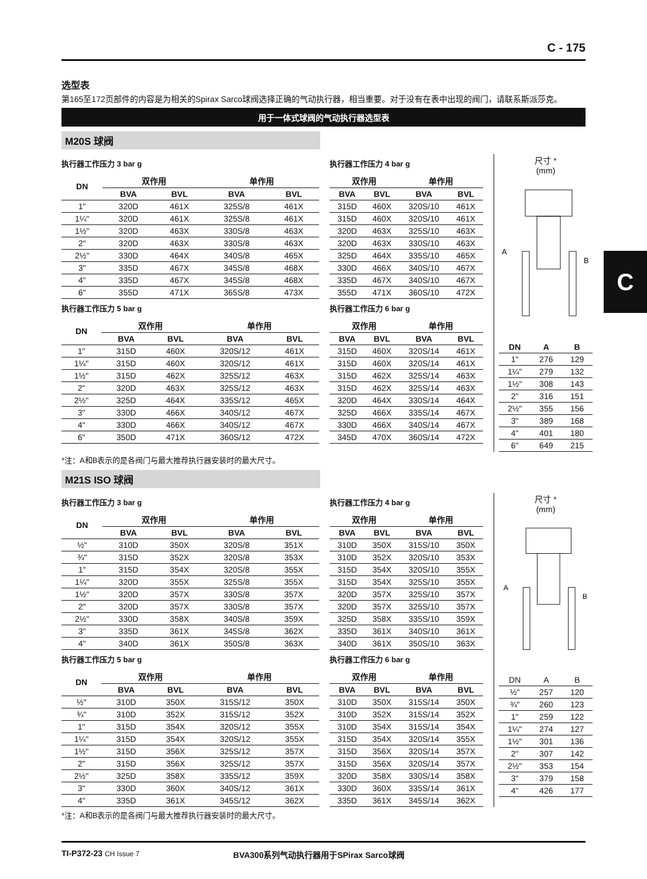C - 175
选型表
第165至172页部件的内容是为相关的Spirax Sarco球阀选择正确的气动执行器，相当重要。对于没有在表中出现的阀门，请联系斯派莎克。
用于一体式球阀的气动执行器选型表
M20S 球阀
执行器工作压力 3 bar g
| DN | 双作用 | | 单作用 | |
| --- | --- | --- | --- | --- |
| | BVA | BVL | BVA | BVL |
| 1" | 320D | 461X | 325S/8 | 461X |
| 1¼" | 320D | 461X | 325S/8 | 461X |
| 1½" | 320D | 463X | 330S/8 | 463X |
| 2" | 320D | 463X | 330S/8 | 463X |
| 2½" | 330D | 464X | 340S/8 | 465X |
| 3" | 335D | 467X | 345S/8 | 468X |
| 4" | 335D | 467X | 345S/8 | 468X |
| 6" | 355D | 471X | 365S/8 | 473X |
执行器工作压力 5 bar g
| DN | 双作用 | | 单作用 | |
| --- | --- | --- | --- | --- |
| | BVA | BVL | BVA | BVL |
| 1" | 315D | 460X | 320S/12 | 461X |
| 1¼" | 315D | 460X | 320S/12 | 461X |
| 1½" | 315D | 462X | 325S/12 | 463X |
| 2" | 320D | 463X | 325S/12 | 463X |
| 2½" | 325D | 464X | 335S/12 | 465X |
| 3" | 330D | 466X | 340S/12 | 467X |
| 4" | 330D | 466X | 340S/12 | 467X |
| 6" | 350D | 471X | 360S/12 | 472X |
执行器工作压力 4 bar g
| 双作用 | | 单作用 | |
| --- | --- | --- | --- |
| BVA | BVL | BVA | BVL |
| 315D | 460X | 320S/10 | 461X |
| 315D | 460X | 320S/10 | 461X |
| 320D | 463X | 325S/10 | 463X |
| 320D | 463X | 330S/10 | 463X |
| 325D | 464X | 335S/10 | 465X |
| 330D | 466X | 340S/10 | 467X |
| 335D | 467X | 340S/10 | 467X |
| 355D | 471X | 360S/10 | 472X |
执行器工作压力 6 bar g
| 双作用 | | 单作用 | |
| --- | --- | --- | --- |
| BVA | BVL | BVA | BVL |
| 315D | 460X | 320S/14 | 461X |
| 315D | 460X | 320S/14 | 461X |
| 315D | 462X | 325S/14 | 463X |
| 315D | 462X | 325S/14 | 463X |
| 320D | 464X | 330S/14 | 464X |
| 325D | 466X | 335S/14 | 467X |
| 330D | 466X | 340S/14 | 467X |
| 345D | 470X | 360S/14 | 472X |
尺寸 *
(mm)
A
B
| DN | A | B |
| --- | --- | --- |
| 1" | 276 | 129 |
| 1¼" | 279 | 132 |
| 1½" | 308 | 143 |
| 2" | 316 | 151 |
| 2½" | 355 | 156 |
| 3" | 389 | 168 |
| 4" | 401 | 180 |
| 6" | 649 | 215 |
*注：A和B表示的是各阀门与最大推荐执行器安装时的最大尺寸。
M21S ISO 球阀
执行器工作压力 3 bar g
| DN | 双作用 | | 单作用 | |
| --- | --- | --- | --- | --- |
| | BVA | BVL | BVA | BVL |
| ½" | 310D | 350X | 320S/8 | 351X |
| ¾" | 315D | 352X | 320S/8 | 353X |
| 1" | 315D | 354X | 320S/8 | 355X |
| 1¼" | 320D | 355X | 325S/8 | 355X |
| 1½" | 320D | 357X | 330S/8 | 357X |
| 2" | 320D | 357X | 330S/8 | 357X |
| 2½" | 330D | 358X | 340S/8 | 359X |
| 3" | 335D | 361X | 345S/8 | 362X |
| 4" | 340D | 361X | 350S/8 | 363X |
执行器工作压力 5 bar g
| DN | 双作用 | | 单作用 | |
| --- | --- | --- | --- | --- |
| | BVA | BVL | BVA | BVL |
| ½" | 310D | 350X | 315S/12 | 350X |
| ¾" | 310D | 352X | 315S/12 | 352X |
| 1" | 315D | 354X | 320S/12 | 355X |
| 1¼" | 315D | 354X | 320S/12 | 355X |
| 1½" | 315D | 356X | 325S/12 | 357X |
| 2" | 315D | 356X | 325S/12 | 357X |
| 2½" | 325D | 358X | 335S/12 | 359X |
| 3" | 330D | 360X | 340S/12 | 361X |
| 4" | 335D | 361X | 345S/12 | 362X |
执行器工作压力 4 bar g
| 双作用 | | 单作用 | |
| --- | --- | --- | --- |
| BVA | BVL | BVA | BVL |
| 310D | 350X | 315S/10 | 350X |
| 310D | 352X | 320S/10 | 353X |
| 315D | 354X | 320S/10 | 355X |
| 315D | 354X | 325S/10 | 355X |
| 320D | 357X | 325S/10 | 357X |
| 320D | 357X | 325S/10 | 357X |
| 325D | 358X | 335S/10 | 359X |
| 335D | 361X | 340S/10 | 361X |
| 340D | 361X | 350S/10 | 363X |
执行器工作压力 6 bar g
| 双作用 | | 单作用 | |
| --- | --- | --- | --- |
| BVA | BVL | BVA | BVL |
| 310D | 350X | 315S/14 | 350X |
| 310D | 352X | 315S/14 | 352X |
| 310D | 354X | 315S/14 | 354X |
| 315D | 354X | 320S/14 | 355X |
| 315D | 356X | 320S/14 | 357X |
| 315D | 356X | 320S/14 | 357X |
| 320D | 358X | 330S/14 | 358X |
| 330D | 360X | 335S/14 | 361X |
| 335D | 361X | 345S/14 | 362X |
尺寸 *
(mm)
A
B
| DN | A | B |
| ½" | 257 | 120 |
| ¾" | 260 | 123 |
| 1" | 259 | 122 |
| 1¼" | 274 | 127 |
| 1½" | 301 | 136 |
| 2" | 307 | 142 |
| 2½" | 353 | 154 |
| 3" | 379 | 158 |
| 4" | 426 | 177 |
*注：A和B表示的是各阀门与最大推荐执行器安装时的最大尺寸。
C
TI-P372-23 CH Issue 7
BVA300系列气动执行器用于SPirax Sarco球阀